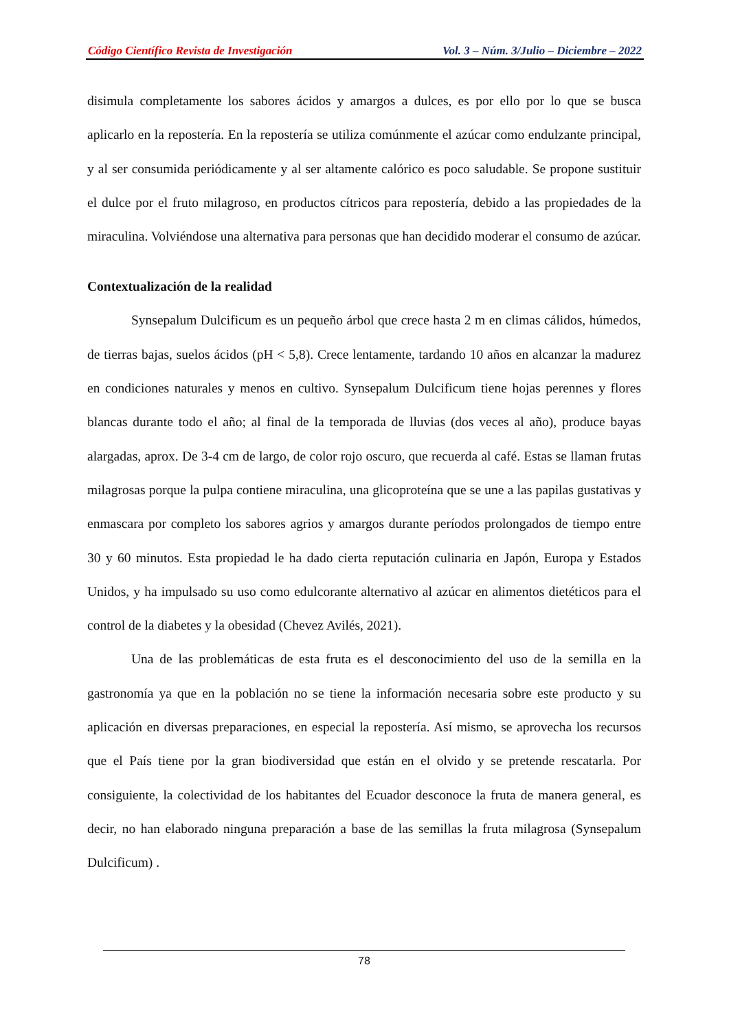Código Científico Revista de Investigación Vol. 3 – Núm. 3/Julio – Diciembre – 2022
disimula completamente los sabores ácidos y amargos a dulces, es por ello por lo que se busca aplicarlo en la repostería. En la repostería se utiliza comúnmente el azúcar como endulzante principal, y al ser consumida periódicamente y al ser altamente calórico es poco saludable. Se propone sustituir el dulce por el fruto milagroso, en productos cítricos para repostería, debido a las propiedades de la miraculina. Volviéndose una alternativa para personas que han decidido moderar el consumo de azúcar.
Contextualización de la realidad
Synsepalum Dulcificum es un pequeño árbol que crece hasta 2 m en climas cálidos, húmedos, de tierras bajas, suelos ácidos (pH < 5,8). Crece lentamente, tardando 10 años en alcanzar la madurez en condiciones naturales y menos en cultivo. Synsepalum Dulcificum tiene hojas perennes y flores blancas durante todo el año; al final de la temporada de lluvias (dos veces al año), produce bayas alargadas, aprox. De 3-4 cm de largo, de color rojo oscuro, que recuerda al café. Estas se llaman frutas milagrosas porque la pulpa contiene miraculina, una glicoproteína que se une a las papilas gustativas y enmascara por completo los sabores agrios y amargos durante períodos prolongados de tiempo entre 30 y 60 minutos. Esta propiedad le ha dado cierta reputación culinaria en Japón, Europa y Estados Unidos, y ha impulsado su uso como edulcorante alternativo al azúcar en alimentos dietéticos para el control de la diabetes y la obesidad (Chevez Avilés, 2021).
Una de las problemáticas de esta fruta es el desconocimiento del uso de la semilla en la gastronomía ya que en la población no se tiene la información necesaria sobre este producto y su aplicación en diversas preparaciones, en especial la repostería. Así mismo, se aprovecha los recursos que el País tiene por la gran biodiversidad que están en el olvido y se pretende rescatarla. Por consiguiente, la colectividad de los habitantes del Ecuador desconoce la fruta de manera general, es decir, no han elaborado ninguna preparación a base de las semillas la fruta milagrosa (Synsepalum Dulcificum) .
78